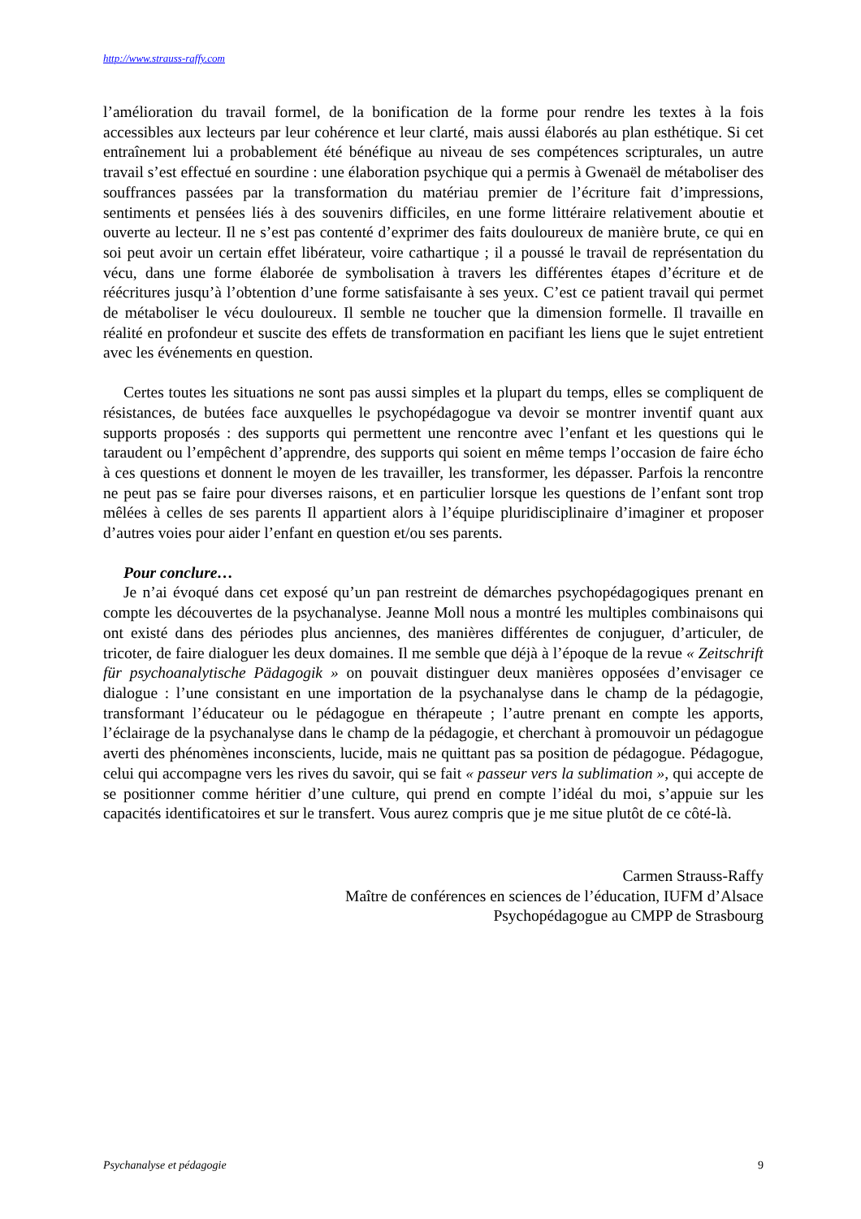http://www.strauss-raffy.com
l’amélioration du travail formel, de la bonification de la forme pour rendre les textes à la fois accessibles aux lecteurs par leur cohérence et leur clarté, mais aussi élaborés au plan esthétique. Si cet entraînement lui a probablement été bénéfique au niveau de ses compétences scripturales, un autre travail s’est effectué en sourdine : une élaboration psychique qui a permis à Gwenaël de métaboliser des souffrances passées par la transformation du matériau premier de l’écriture fait d’impressions, sentiments et pensées liés à des souvenirs difficiles, en une forme littéraire relativement aboutie et ouverte au lecteur. Il ne s’est pas contenté d’exprimer des faits douloureux de manière brute, ce qui en soi peut avoir un certain effet libérateur, voire cathartique ; il a poussé le travail de représentation du vécu, dans une forme élaborée de symbolisation à travers les différentes étapes d’écriture et de réécritures jusqu’à l’obtention d’une forme satisfaisante à ses yeux. C’est ce patient travail qui permet de métaboliser le vécu douloureux. Il semble ne toucher que la dimension formelle. Il travaille en réalité en profondeur et suscite des effets de transformation en pacifiant les liens que le sujet entretient avec les événements en question.
Certes toutes les situations ne sont pas aussi simples et la plupart du temps, elles se compliquent de résistances, de butées face auxquelles le psychopédagogue va devoir se montrer inventif quant aux supports proposés : des supports qui permettent une rencontre avec l’enfant et les questions qui le taraudent ou l’empêchent d’apprendre, des supports qui soient en même temps l’occasion de faire écho à ces questions et donnent le moyen de les travailler, les transformer, les dépasser. Parfois la rencontre ne peut pas se faire pour diverses raisons, et en particulier lorsque les questions de l’enfant sont trop mêlées à celles de ses parents Il appartient alors à l’équipe pluridisciplinaire d’imaginer et proposer d’autres voies pour aider l’enfant en question et/ou ses parents.
Pour conclure…
Je n’ai évoqué dans cet exposé qu’un pan restreint de démarches psychopédagogiques prenant en compte les découvertes de la psychanalyse. Jeanne Moll nous a montré les multiples combinaisons qui ont existé dans des périodes plus anciennes, des manières différentes de conjuguer, d’articuler, de tricoter, de faire dialoguer les deux domaines. Il me semble que déjà à l’époque de la revue « Zeitschrift für psychoanalytische Pädagogik » on pouvait distinguer deux manières opposées d’envisager ce dialogue : l’une consistant en une importation de la psychanalyse dans le champ de la pédagogie, transformant l’éducateur ou le pédagogue en thérapeute ; l’autre prenant en compte les apports, l’éclairage de la psychanalyse dans le champ de la pédagogie, et cherchant à promouvoir un pédagogue averti des phénomènes inconscients, lucide, mais ne quittant pas sa position de pédagogue. Pédagogue, celui qui accompagne vers les rives du savoir, qui se fait « passeur vers la sublimation », qui accepte de se positionner comme héritier d’une culture, qui prend en compte l’idéal du moi, s’appuie sur les capacités identificatoires et sur le transfert. Vous aurez compris que je me situe plutôt de ce côté-là.
Carmen Strauss-Raffy
Maître de conférences en sciences de l’éducation, IUFM d’Alsace
Psychopédagogue au CMPP de Strasbourg
Psychanalyse et pédagogie 9